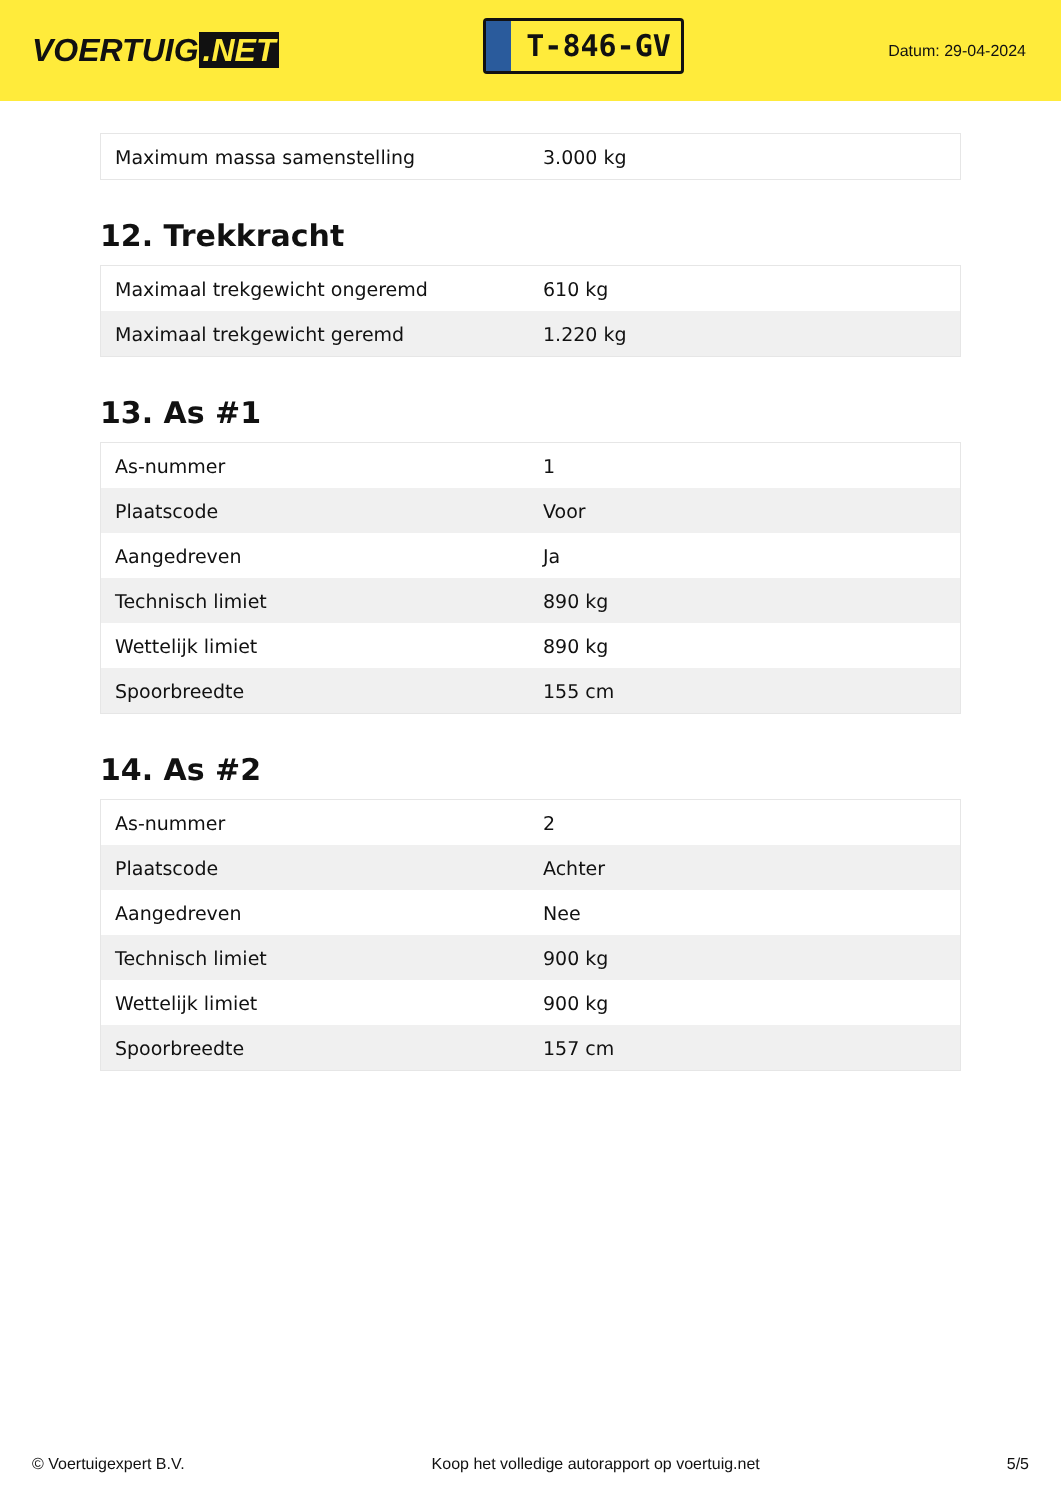VOERTUIG.NET
T-846-GV
Datum: 29-04-2024
| Maximum massa samenstelling | 3.000 kg |
12. Trekkracht
| Maximaal trekgewicht ongeremd | 610 kg |
| Maximaal trekgewicht geremd | 1.220 kg |
13. As #1
| As-nummer | 1 |
| Plaatscode | Voor |
| Aangedreven | Ja |
| Technisch limiet | 890 kg |
| Wettelijk limiet | 890 kg |
| Spoorbreedte | 155 cm |
14. As #2
| As-nummer | 2 |
| Plaatscode | Achter |
| Aangedreven | Nee |
| Technisch limiet | 900 kg |
| Wettelijk limiet | 900 kg |
| Spoorbreedte | 157 cm |
© Voertuigexpert B.V. Koop het volledige autorapport op voertuig.net 5/5